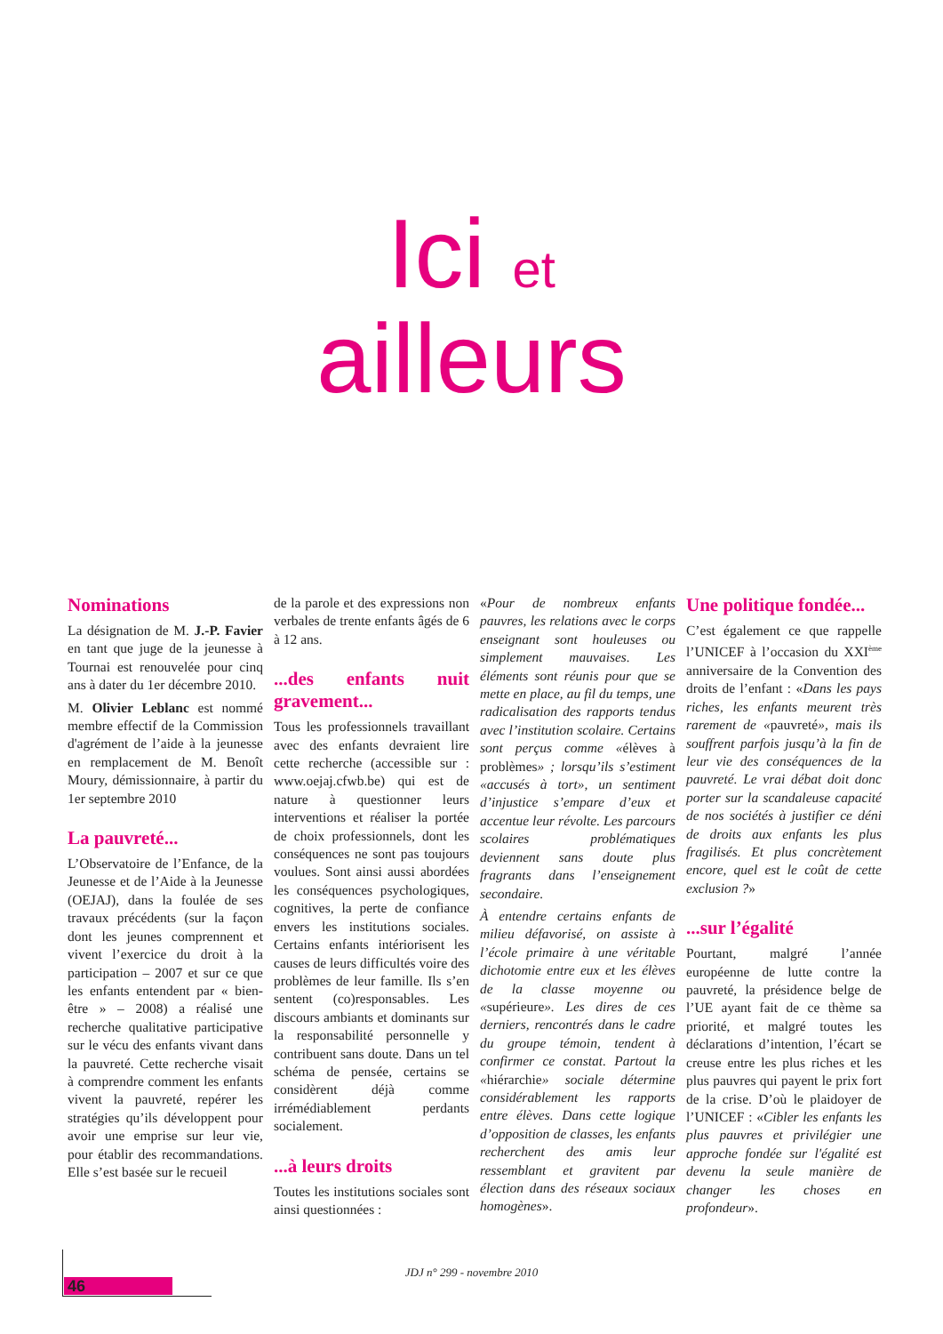Ici et
ailleurs
Nominations
La désignation de M. J.-P. Favier en tant que juge de la jeunesse à Tournai est renouvelée pour cinq ans à dater du 1er décembre 2010.
M. Olivier Leblanc est nommé membre effectif de la Commission d'agrément de l’aide à la jeunesse en remplacement de M. Benoît Moury, démissionnaire, à partir du 1er septembre 2010
La pauvreté...
L’Observatoire de l’Enfance, de la Jeunesse et de l’Aide à la Jeunesse (OEJAJ), dans la foulée de ses travaux précédents (sur la façon dont les jeunes comprennent et vivent l’exercice du droit à la participation – 2007 et sur ce que les enfants entendent par « bien-être » – 2008) a réalisé une recherche qualitative participative sur le vécu des enfants vivant dans la pauvreté. Cette recherche visait à comprendre comment les enfants vivent la pauvreté, repérer les stratégies qu’ils développent pour avoir une emprise sur leur vie, pour établir des recommandations. Elle s’est basée sur le recueil
de la parole et des expressions non verbales de trente enfants âgés de 6 à 12 ans.
...des enfants nuit gravement...
Tous les professionnels travaillant avec des enfants devraient lire cette recherche (accessible sur : www.oejaj.cfwb.be) qui est de nature à questionner leurs interventions et réaliser la portée de choix professionnels, dont les conséquences ne sont pas toujours voulues. Sont ainsi aussi abordées les conséquences psychologiques, cognitives, la perte de confiance envers les institutions sociales. Certains enfants intériorisent les causes de leurs difficultés voire des problèmes de leur famille. Ils s’en sentent (co)responsables. Les discours ambiants et dominants sur la responsabilité personnelle y contribuent sans doute. Dans un tel schéma de pensée, certains se considèrent déjà comme irrémédiablement perdants socialement.
...à leurs droits
Toutes les institutions sociales sont ainsi questionnées :
«Pour de nombreux enfants pauvres, les relations avec le corps enseignant sont houleuses ou simplement mauvaises. Les éléments sont réunis pour que se mette en place, au fil du temps, une radicalisation des rapports tendus avec l’institution scolaire. Certains sont perçus comme «élèves à problèmes» ; lorsqu’ils s’estiment «accusés à tort», un sentiment d’injustice s’empare d’eux et accentue leur révolte. Les parcours scolaires problématiques deviennent sans doute plus fragrants dans l’enseignement secondaire.
À entendre certains enfants de milieu défavorisé, on assiste à l’école primaire à une véritable dichotomie entre eux et les élèves de la classe moyenne ou «supérieure». Les dires de ces derniers, rencontrés dans le cadre du groupe témoin, tendent à confirmer ce constat. Partout la «hiérarchie» sociale détermine considérablement les rapports entre élèves. Dans cette logique d’opposition de classes, les enfants recherchent des amis leur ressemblant et gravitent par élection dans des réseaux sociaux homogènes».
Une politique fondée...
C’est également ce que rappelle l’UNICEF à l’occasion du XXI<sup>ème</sup> anniversaire de la Convention des droits de l’enfant : «Dans les pays riches, les enfants meurent très rarement de «pauvreté», mais ils souffrent parfois jusqu’à la fin de leur vie des conséquences de la pauvreté. Le vrai débat doit donc porter sur la scandaleuse capacité de nos sociétés à justifier ce déni de droits aux enfants les plus fragilisés. Et plus concrètement encore, quel est le coût de cette exclusion ?»
...sur l’égalité
Pourtant, malgré l’année européenne de lutte contre la pauvreté, la présidence belge de l’UE ayant fait de ce thème sa priorité, et malgré toutes les déclarations d’intention, l’écart se creuse entre les plus riches et les plus pauvres qui payent le prix fort de la crise. D’où le plaidoyer de l’UNICEF : «Cibler les enfants les plus pauvres et privilégier une approche fondée sur l'égalité est devenu la seule manière de changer les choses en profondeur».
46
JDJ n° 299 - novembre 2010